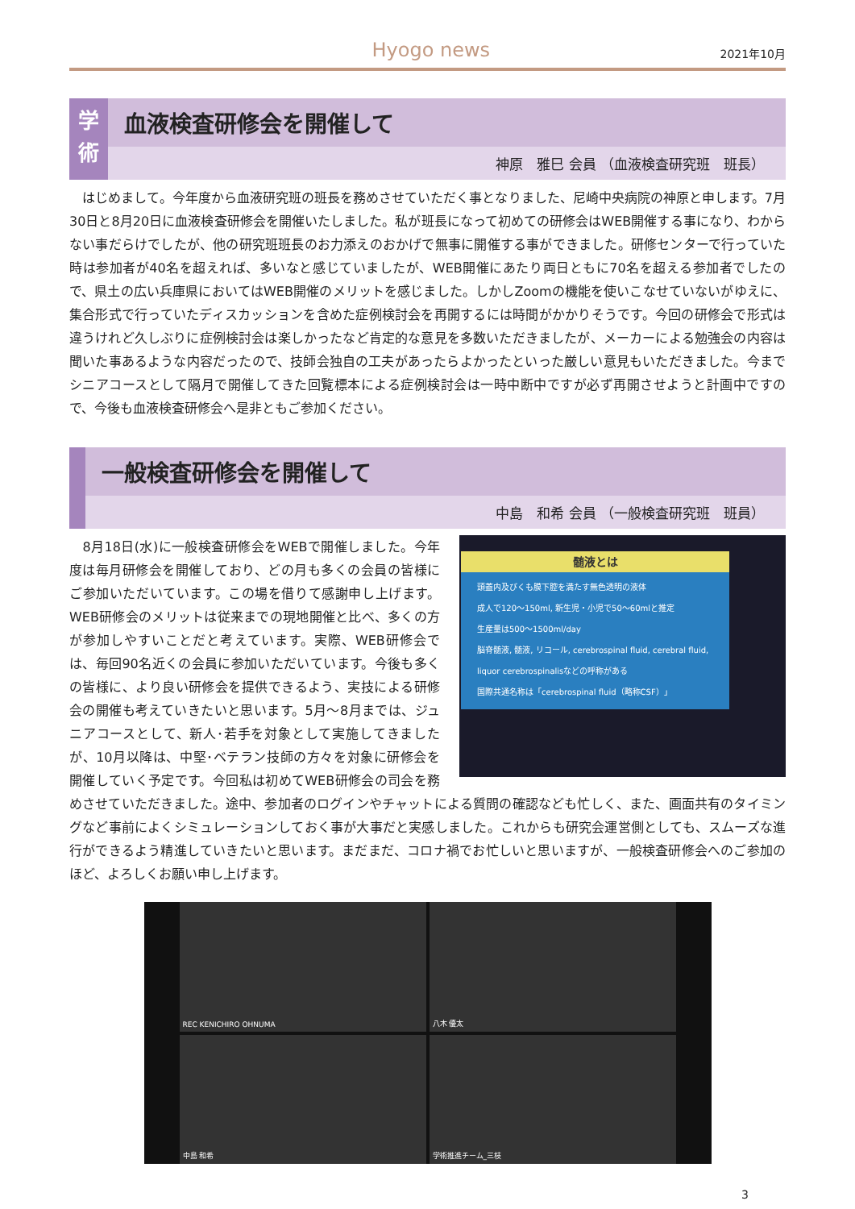Hyogo news
2021年10月
学
術
血液検査研修会を開催して
神原　雅巳 会員 （血液検査研究班　班長）
　はじめまして。今年度から血液研究班の班長を務めさせていただく事となりました、尼崎中央病院の神原と申します。7月30日と8月20日に血液検査研修会を開催いたしました。私が班長になって初めての研修会はWEB開催する事になり、わからない事だらけでしたが、他の研究班班長のお力添えのおかげで無事に開催する事ができました。研修センターで行っていた時は参加者が40名を超えれば、多いなと感じていましたが、WEB開催にあたり両日ともに70名を超える参加者でしたので、県土の広い兵庫県においてはWEB開催のメリットを感じました。しかしZoomの機能を使いこなせていないがゆえに、集合形式で行っていたディスカッションを含めた症例検討会を再開するには時間がかかりそうです。今回の研修会で形式は違うけれど久しぶりに症例検討会は楽しかったなど肯定的な意見を多数いただきましたが、メーカーによる勉強会の内容は聞いた事あるような内容だったので、技師会独自の工夫があったらよかったといった厳しい意見もいただきました。今までシニアコースとして隔月で開催してきた回覧標本による症例検討会は一時中断中ですが必ず再開させようと計画中ですので、今後も血液検査研修会へ是非ともご参加ください。
一般検査研修会を開催して
中島　和希 会員 （一般検査研究班　班員）
髄液とは
頭蓋内及びくも膜下腔を満たす無色透明の液体
成人で120～150ml, 新生児・小児で50～60mlと推定
生産量は500～1500ml/day
脳脊髄液, 髄液, リコール, cerebrospinal fluid, cerebral fluid, liquor cerebrospinalisなどの呼称がある
国際共通名称は「cerebrospinal fluid（略称CSF）」
　8月18日(水)に一般検査研修会をWEBで開催しました。今年度は毎月研修会を開催しており、どの月も多くの会員の皆様にご参加いただいています。この場を借りて感謝申し上げます。WEB研修会のメリットは従来までの現地開催と比べ、多くの方が参加しやすいことだと考えています。実際、WEB研修会では、毎回90名近くの会員に参加いただいています。今後も多くの皆様に、より良い研修会を提供できるよう、実技による研修会の開催も考えていきたいと思います。5月～8月までは、ジュニアコースとして、新人･若手を対象として実施してきましたが、10月以降は、中堅･ベテラン技師の方々を対象に研修会を開催していく予定です。今回私は初めてWEB研修会の司会を務めさせていただきました。途中、参加者のログインやチャットによる質問の確認なども忙しく、また、画面共有のタイミングなど事前によくシミュレーションしておく事が大事だと実感しました。これからも研究会運営側としても、スムーズな進行ができるよう精進していきたいと思います。まだまだ、コロナ禍でお忙しいと思いますが、一般検査研修会へのご参加のほど、よろしくお願い申し上げます。
REC KENICHIRO OHNUMA
八木 優太
中島 和希
学術推進チーム_三枝
3